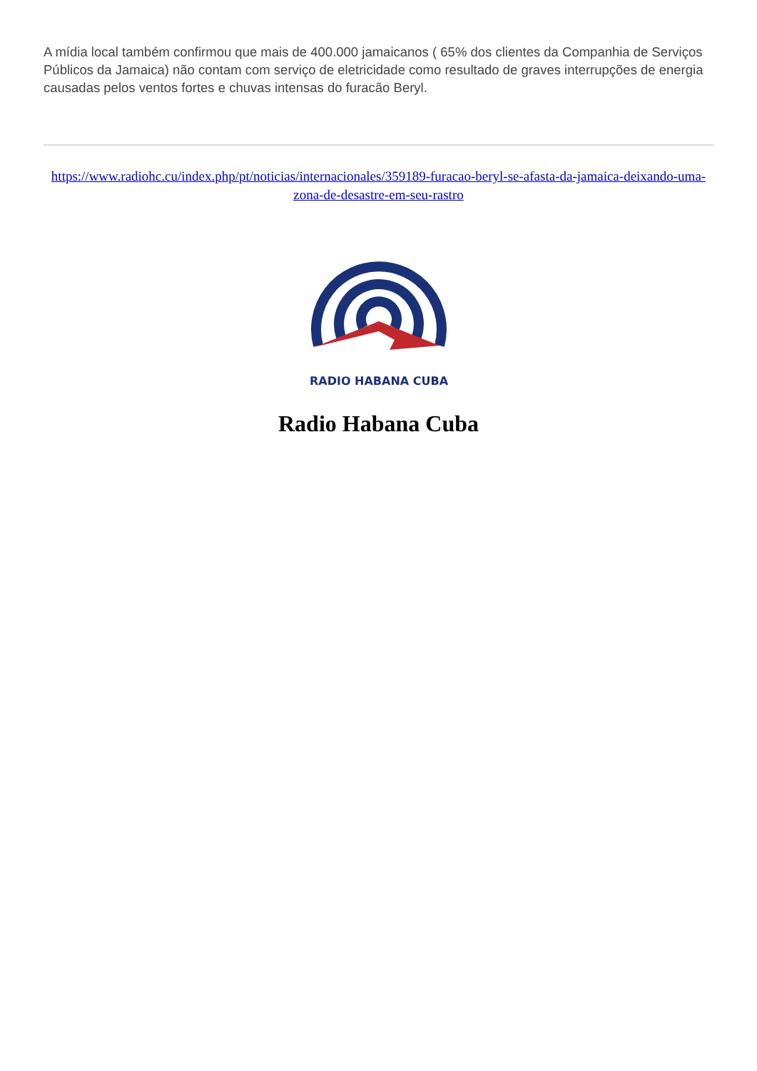A mídia local também confirmou que mais de 400.000 jamaicanos ( 65% dos clientes da Companhia de Serviços Públicos da Jamaica) não contam com serviço de eletricidade como resultado de graves interrupções de energia causadas pelos ventos fortes e chuvas intensas do furacão Beryl.
https://www.radiohc.cu/index.php/pt/noticias/internacionales/359189-furacao-beryl-se-afasta-da-jamaica-deixando-uma-zona-de-desastre-em-seu-rastro
RADIO HABANA CUBA
Radio Habana Cuba